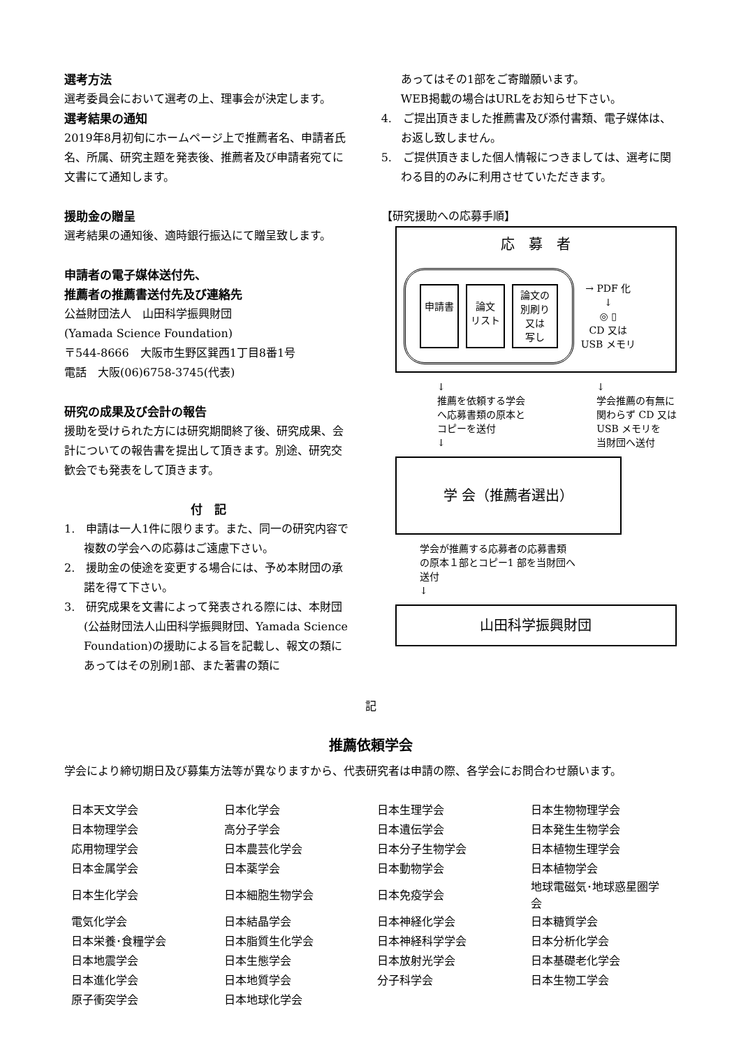選考方法
選考委員会において選考の上、理事会が決定します。
選考結果の通知
2019年8月初旬にホームページ上で推薦者名、申請者氏名、所属、研究主題を発表後、推薦者及び申請者宛てに文書にて通知します。
援助金の贈呈
選考結果の通知後、適時銀行振込にて贈呈致します。
申請者の電子媒体送付先、
推薦者の推薦書送付先及び連絡先
公益財団法人　山田科学振興財団
(Yamada Science Foundation)
〒544-8666　大阪市生野区巽西1丁目8番1号
電話　大阪(06)6758-3745(代表)
研究の成果及び会計の報告
援助を受けられた方には研究期間終了後、研究成果、会計についての報告書を提出して頂きます。別途、研究交歓会でも発表をして頂きます。
付　記
1.　申請は一人1件に限ります。また、同一の研究内容で複数の学会への応募はご遠慮下さい。
2.　援助金の使途を変更する場合には、予め本財団の承諾を得て下さい。
3.　研究成果を文書によって発表される際には、本財団(公益財団法人山田科学振興財団、Yamada Science Foundation)の援助による旨を記載し、報文の類にあってはその別刷1部、また著書の類に
あってはその1部をご寄贈願います。
WEB掲載の場合はURLをお知らせ下さい。
4.　ご提出頂きました推薦書及び添付書類、電子媒体は、お返し致しません。
5.　ご提供頂きました個人情報につきましては、選考に関わる目的のみに利用させていただきます。
【研究援助への応募手順】
応　募　者
申請書 論文
リスト
論文の
別刷り
又は
写し
→ PDF 化
↓
◎ ▯
CD 又は
USB メモリ
↓
推薦を依頼する学会
へ応募書類の原本と
コピーを送付
↓
↓
学会推薦の有無に
関わらず CD 又は
USB メモリを
当財団へ送付
学 会（推薦者選出）
学会が推薦する応募者の応募書類
の原本１部とコピー1 部を当財団へ
送付
↓
山田科学振興財団
記
推薦依頼学会
学会により締切期日及び募集方法等が異なりますから、代表研究者は申請の際、各学会にお問合わせ願います。
| 日本天文学会 | 日本化学会 | 日本生理学会 | 日本生物物理学会 |
| 日本物理学会 | 高分子学会 | 日本遺伝学会 | 日本発生生物学会 |
| 応用物理学会 | 日本農芸化学会 | 日本分子生物学会 | 日本植物生理学会 |
| 日本金属学会 | 日本薬学会 | 日本動物学会 | 日本植物学会 |
| 日本生化学会 | 日本細胞生物学会 | 日本免疫学会 | 地球電磁気･地球惑星圏学会 |
| 電気化学会 | 日本結晶学会 | 日本神経化学会 | 日本糖質学会 |
| 日本栄養･食糧学会 | 日本脂質生化学会 | 日本神経科学学会 | 日本分析化学会 |
| 日本地震学会 | 日本生態学会 | 日本放射光学会 | 日本基礎老化学会 |
| 日本進化学会 | 日本地質学会 | 分子科学会 | 日本生物工学会 |
| 原子衝突学会 | 日本地球化学会 | | |